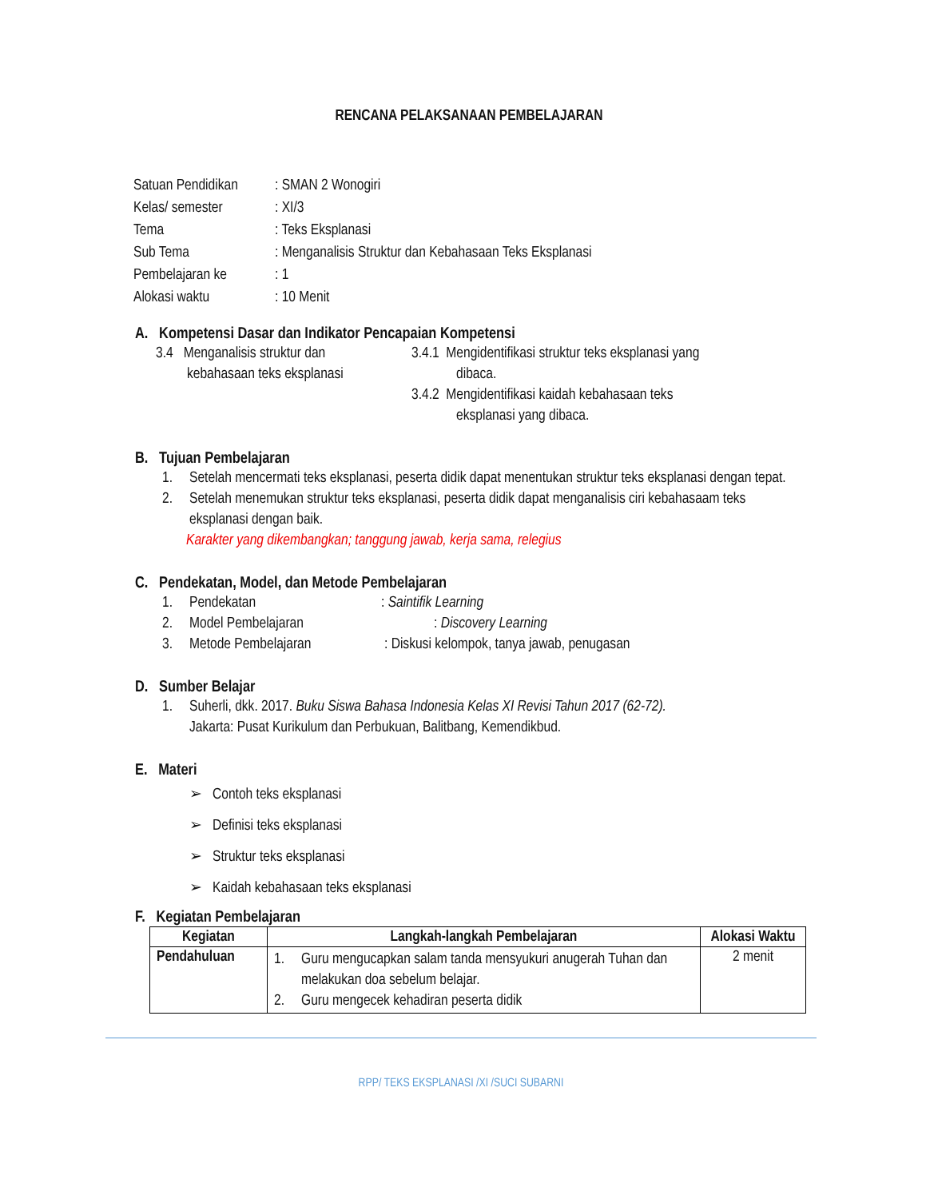RENCANA PELAKSANAAN PEMBELAJARAN
| Satuan Pendidikan | : SMAN 2 Wonogiri |
| Kelas/ semester | : XI/3 |
| Tema | : Teks Eksplanasi |
| Sub Tema | : Menganalisis Struktur dan Kebahasaan Teks Eksplanasi |
| Pembelajaran ke | : 1 |
| Alokasi waktu | : 10 Menit |
A. Kompetensi Dasar dan Indikator Pencapaian Kompetensi
3.4 Menganalisis struktur dan
kebahasaan teks eksplanasi
3.4.1 Mengidentifikasi struktur teks eksplanasi yang
dibaca.
3.4.2 Mengidentifikasi kaidah kebahasaan teks
eksplanasi yang dibaca.
B. Tujuan Pembelajaran
1. Setelah mencermati teks eksplanasi, peserta didik dapat menentukan struktur teks eksplanasi dengan tepat.
2. Setelah menemukan struktur teks eksplanasi, peserta didik dapat menganalisis ciri kebahasaam teks eksplanasi dengan baik.
Karakter yang dikembangkan; tanggung jawab, kerja sama, relegius
C. Pendekatan, Model, dan Metode Pembelajaran
1. Pendekatan: Saintifik Learning
2. Model Pembelajaran: Discovery Learning
3. Metode Pembelajaran: Diskusi kelompok, tanya jawab, penugasan
D. Sumber Belajar
1. Suherli, dkk. 2017. Buku Siswa Bahasa Indonesia Kelas XI Revisi Tahun 2017 (62-72).
Jakarta: Pusat Kurikulum dan Perbukuan, Balitbang, Kemendikbud.
E. Materi
➢ Contoh teks eksplanasi
➢ Definisi teks eksplanasi
➢ Struktur teks eksplanasi
➢ Kaidah kebahasaan teks eksplanasi
F. Kegiatan Pembelajaran
| Kegiatan | Langkah-langkah Pembelajaran | Alokasi Waktu |
| --- | --- | --- |
| Pendahuluan | 1. Guru mengucapkan salam tanda mensyukuri anugerah Tuhan dan melakukan doa sebelum belajar. 2. Guru mengecek kehadiran peserta didik | 2 menit |
RPP/ TEKS EKSPLANASI /XI /SUCI SUBARNI